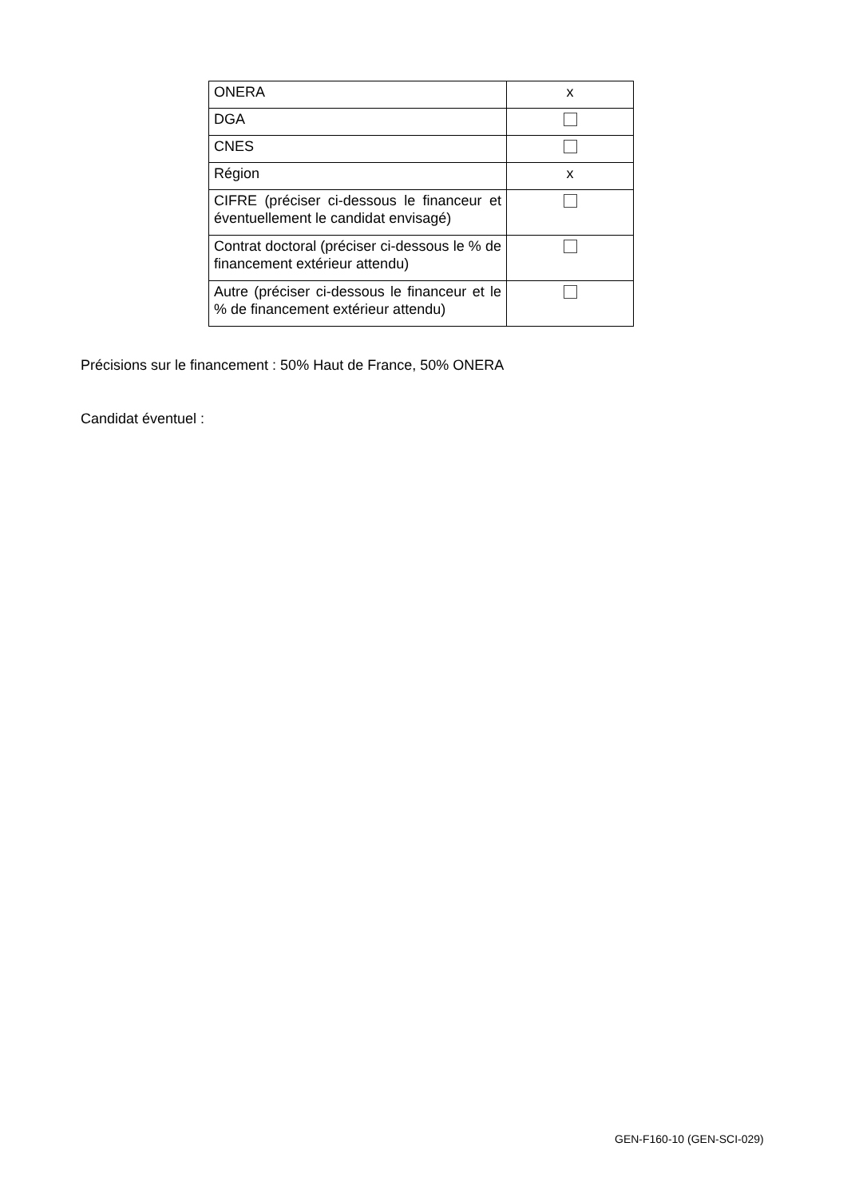| ONERA | x |
| DGA | |
| CNES | |
| Région | x |
| CIFRE (préciser ci-dessous le financeur et éventuellement le candidat envisagé) | |
| Contrat doctoral (préciser ci-dessous le % de financement extérieur attendu) | |
| Autre (préciser ci-dessous le financeur et le % de financement extérieur attendu) | |
Précisions sur le financement : 50% Haut de France, 50% ONERA
Candidat éventuel :
GEN-F160-10 (GEN-SCI-029)